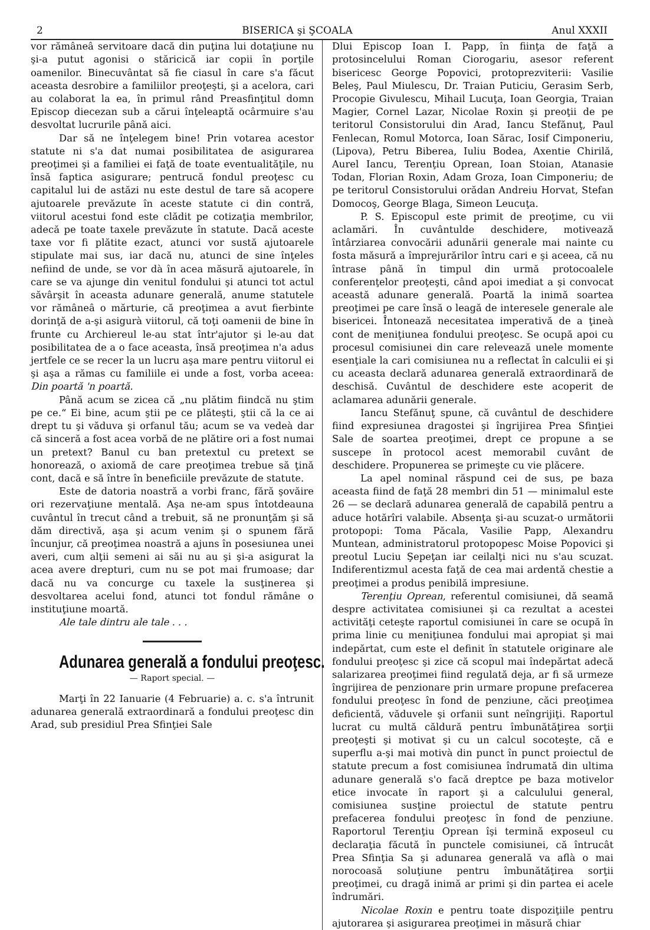2 BISERICA şi ŞCOALA Anul XXXII
vor rămâneâ servitoare dacă din puţina lui dotaţiune nu şi-a putut agonisi o stăricică iar copii în porţile oamenilor. Binecuvântat să fie ciasul în care s'a făcut aceasta desrobire a familiilor preoţeşti, şi a acelora, cari au colaborat la ea, în primul rând Preasfinţitul domn Episcop diecezan sub a cărui înţeleaptă ocârmuire s'au desvoltat lucrurile până aici.
Dar să ne înţelegem bine! Prin votarea acestor statute ni s'a dat numai posibilitatea de asigurarea preoţimei şi a familiei ei faţă de toate eventualităţile, nu însă faptica asigurare; pentrucă fondul preoţesc cu capitalul lui de astăzi nu este destul de tare să acopere ajutoarele prevăzute în aceste statute ci din contră, viitorul acestui fond este clădit pe cotizaţia membrilor, adecă pe toate taxele prevăzute în statute. Dacă aceste taxe vor fi plătite ezact, atunci vor sustă ajutoarele stipulate mai sus, iar dacă nu, atunci de sine înţeles nefiind de unde, se vor dà în acea măsură ajutoarele, în care se va ajunge din venitul fondului şi atunci tot actul săvârşit în aceasta adunare generală, anume statutele vor rămâneâ o mărturie, că preoţimea a avut fierbinte dorinţă de a-şi asigurà viitorul, că toţi oamenii de bine în frunte cu Archiereul le-au stat într'ajutor şi le-au dat posibilitatea de a o face aceasta, însă preoţimea n'a adus jertfele ce se recer la un lucru aşa mare pentru viitorul ei şi aşa a rămas cu familiile ei unde a fost, vorba aceea: Din poartă 'n poartă.
Până acum se zicea că „nu plătim fiindcă nu ştim pe ce.“ Ei bine, acum ştii pe ce plăteşti, ştii că la ce ai drept tu şi văduva şi orfanul tău; acum se va vedeà dar că sinceră a fost acea vorbă de ne plătire ori a fost numai un pretext? Banul cu ban pretextul cu pretext se honorează, o axiomă de care preoţimea trebue să ţină cont, dacă e să între în beneficiile prevăzute de statute.
Este de datoria noastră a vorbi franc, fără şovăire ori rezervaţiune mentală. Aşa ne-am spus întotdeauna cuvântul în trecut când a trebuit, să ne pronunţăm şi să dăm directivă, aşa şi acum venim şi o spunem fără încunjur, că preoţimea noastră a ajuns în posesiunea unei averi, cum alţii semeni ai săi nu au şi şi-a asigurat la acea avere drepturi, cum nu se pot mai frumoase; dar dacă nu va concurge cu taxele la susţinerea şi desvoltarea acelui fond, atunci tot fondul rămâne o instituţiune moartă.
Ale tale dintru ale tale . . .
Adunarea generală a fondului preoţesc.
— Raport special. —
Marţi în 22 Ianuarie (4 Februarie) a. c. s'a întrunit adunarea generală extraordinară a fondului preoţesc din Arad, sub presidiul Prea Sfinţiei Sale
Dlui Episcop Ioan I. Papp, în fiinţa de faţă a protosincelului Roman Ciorogariu, asesor referent bisericesc George Popovici, protoprezviterii: Vasilie Beleş, Paul Miulescu, Dr. Traian Puticiu, Gerasim Serb, Procopie Givulescu, Mihail Lucuţa, Ioan Georgia, Traian Magier, Cornel Lazar, Nicolae Roxin şi preoţii de pe teritorul Consistorului din Arad, Iancu Stefănuţ, Paul Fenlecan, Romul Motorca, Ioan Sărac, Iosif Cimponeriu, (Lipova), Petru Biberea, Iuliu Bodea, Axentie Chirilă, Aurel Iancu, Terenţiu Oprean, Ioan Stoian, Atanasie Todan, Florian Roxin, Adam Groza, Ioan Cimponeriu; de pe teritorul Consistorului orădan Andreiu Horvat, Stefan Domocoş, George Blaga, Simeon Leucuţa.
P. S. Episcopul este primit de preoţime, cu vii aclamări. În cuvântulde deschidere, motivează întârziarea convocării adunării generale mai nainte cu fosta măsură a împrejurărilor întru cari e şi aceea, că nu întrase până în timpul din urmă protocoalele conferenţelor preoţeşti, când apoi imediat a şi convocat această adunare generală. Poartă la inimă soartea preoţimei pe care însă o leagă de interesele generale ale bisericei. Întonează necesitatea imperativă de a ţineà cont de meniţiunea fondului preoţesc. Se ocupă apoi cu procesul comisiunei din care relevează unele momente esenţiale la cari comisiunea nu a reflectat în calculii ei şi cu aceasta declară adunarea generală extraordinară de deschisă. Cuvântul de deschidere este acoperit de aclamarea adunării generale.
Iancu Stefănuţ spune, că cuvântul de deschidere fiind expresiunea dragostei şi îngrijirea Prea Sfinţiei Sale de soartea preoţimei, drept ce propune a se suscepe în protocol acest memorabil cuvânt de deschidere. Propunerea se primeşte cu vie plăcere.
La apel nominal răspund cei de sus, pe baza aceasta fiind de faţă 28 membri din 51 — minimalul este 26 — se declară adunarea generală de capabilă pentru a aduce hotărîri valabile. Absenţa şi-au scuzat-o următorii protopopi: Toma Păcala, Vasilie Papp, Alexandru Muntean, administratorul protopopesc Moise Popovici şi preotul Luciu Şepeţan iar ceilalţi nici nu s'au scuzat. Indiferentizmul acesta faţă de cea mai ardentă chestie a preoţimei a produs penibilă impresiune.
Terenţiu Oprean, referentul comisiunei, dă seamă despre activitatea comisiunei şi ca rezultat a acestei activităţi ceteşte raportul comisiunei în care se ocupă în prima linie cu meniţiunea fondului mai apropiat şi mai indepărtat, cum este el definit în statutele originare ale fondului preoţesc şi zice că scopul mai îndepărtat adecă salarizarea preoţimei fiind regulată deja, ar fi să urmeze îngrijirea de penzionare prin urmare propune prefacerea fondului preoţesc în fond de penziune, căci preoţimea deficientă, văduvele şi orfanii sunt neîngrijiţi. Raportul lucrat cu multă căldură pentru îmbunătăţirea sorţii preoţeşti şi motivat şi cu un calcul socoteşte, că e superflu a-şi mai motivà din punct în punct proiectul de statute precum a fost comisiunea îndrumată din ultima adunare generală s'o facă dreptce pe baza motivelor etice invocate în raport şi a calculului general, comisiunea susţine proiectul de statute pentru prefacerea fondului preoţesc în fond de penziune. Raportorul Terenţiu Oprean îşi termină exposeul cu declaraţia făcută în punctele comisiunei, că întrucât Prea Sfinţia Sa şi adunarea generală va aflà o mai norocoasă soluţiune pentru îmbunătăţirea sorţii preoţimei, cu dragă inimă ar primi şi din partea ei acele îndrumări.
Nicolae Roxin e pentru toate dispoziţiile pentru ajutorarea şi asigurarea preoţimei in măsură chiar